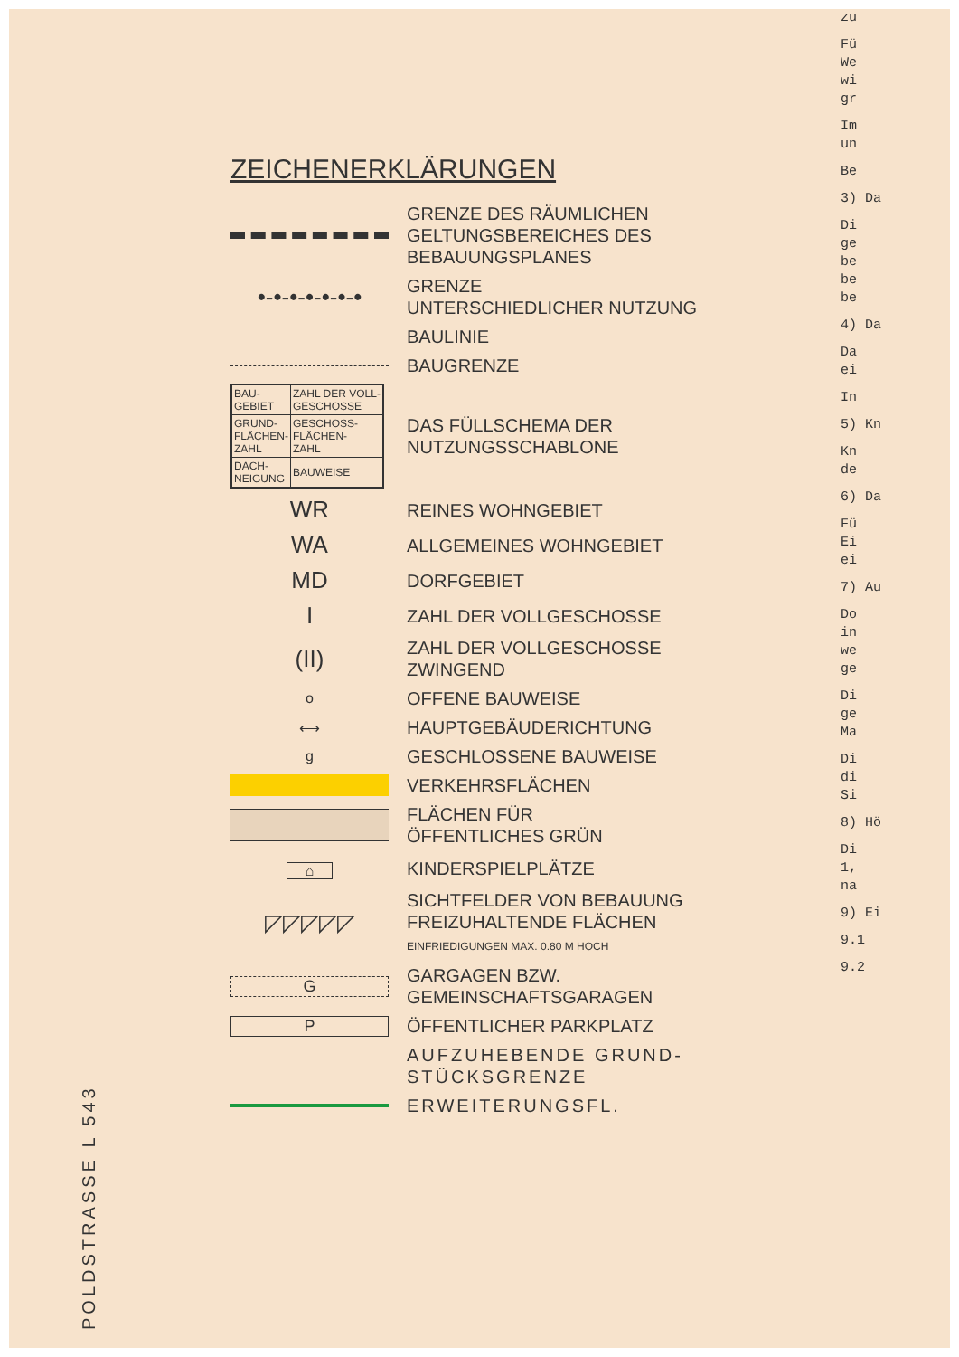ZEICHENERKLÄRUNGEN
GRENZE DES RÄUMLICHEN
GELTUNGSBEREICHES DES
BEBAUUNGSPLANES
•-•-•-•-•-•-•
GRENZE
UNTERSCHIEDLICHER NUTZUNG
BAULINIE
BAUGRENZE
| BAU- GEBIET | ZAHL DER VOLL- GESCHOSSE |
| GRUND- FLÄCHEN- ZAHL | GESCHOSS- FLÄCHEN- ZAHL |
| DACH- NEIGUNG | BAUWEISE |
DAS FÜLLSCHEMA DER
NUTZUNGSSCHABLONE
WR
REINES WOHNGEBIET
WA
ALLGEMEINES WOHNGEBIET
MD
DORFGEBIET
I
ZAHL DER VOLLGESCHOSSE
(II)
ZAHL DER VOLLGESCHOSSE
ZWINGEND
o
OFFENE BAUWEISE
⟷
HAUPTGEBÄUDERICHTUNG
g
GESCHLOSSENE BAUWEISE
VERKEHRSFLÄCHEN
FLÄCHEN FÜR
ÖFFENTLICHES GRÜN
⌂
KINDERSPIELPLÄTZE
◸◸◸◸◸
SICHTFELDER VON BEBAUUNG
FREIZUHALTENDE FLÄCHEN
EINFRIEDIGUNGEN MAX. 0.80 M HOCH
G
GARGAGEN BZW.
GEMEINSCHAFTSGARAGEN
P
ÖFFENTLICHER PARKPLATZ
AUFZUHEBENDE GRUND-
STÜCKSGRENZE
ERWEITERUNGSFL.
zu
Fü
We
wi
gr
Im
un
Be
3) Da
Di
ge
be
be
be
4) Da
Da
ei
In
5) Kn
Kn
de
6) Da
Fü
Ei
ei
7) Au
Do
in
we
ge
Di
ge
Ma
Di
di
Si
8) Hö
Di
1,
na
9) Ei
9.1
9.2
POLDSTRASSE L 543